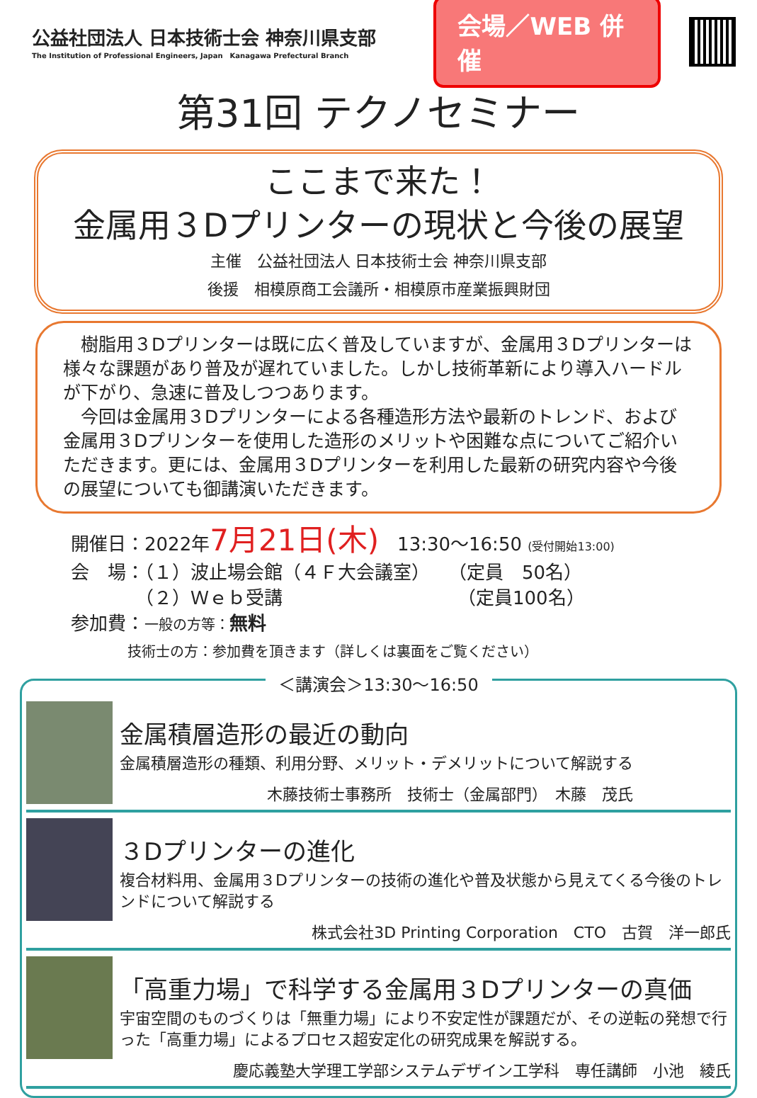公益社団法人 日本技術士会 神奈川県支部
The Institution of Professional Engineers, Japan　Kanagawa Prefectural Branch
会場／WEB 併催
第31回 テクノセミナー
ここまで来た！
金属用３Dプリンターの現状と今後の展望
主催　公益社団法人 日本技術士会 神奈川県支部
後援　相模原商工会議所・相模原市産業振興財団
　樹脂用３Dプリンターは既に広く普及していますが、金属用３Dプリンターは様々な課題があり普及が遅れていました。しかし技術革新により導入ハードルが下がり、急速に普及しつつあります。
　今回は金属用３Dプリンターによる各種造形方法や最新のトレンド、および金属用３Dプリンターを使用した造形のメリットや困難な点についてご紹介いただきます。更には、金属用３Dプリンターを利用した最新の研究内容や今後の展望についても御講演いただきます。
開催日：2022年7月21日(木)　13:30～16:50 (受付開始13:00)
会　場：（１）波止場会館（４Ｆ大会議室）　　（定員　50名）
　　　　（２）Ｗｅｂ受講　　　　　　　　　　（定員100名）
参加費：一般の方等：無料
　　　　技術士の方：参加費を頂きます（詳しくは裏面をご覧ください）
＜講演会＞13:30～16:50
金属積層造形の最近の動向
金属積層造形の種類、利用分野、メリット・デメリットについて解説する
木藤技術士事務所　技術士（金属部門）　木藤　茂氏
３Dプリンターの進化
複合材料用、金属用３Dプリンターの技術の進化や普及状態から見えてくる今後のトレンドについて解説する
株式会社3D Printing Corporation　CTO　古賀　洋一郎氏
「高重力場」で科学する金属用３Dプリンターの真価
宇宙空間のものづくりは「無重力場」により不安定性が課題だが、その逆転の発想で行った「高重力場」によるプロセス超安定化の研究成果を解説する。
慶応義塾大学理工学部システムデザイン工学科　専任講師　小池　綾氏